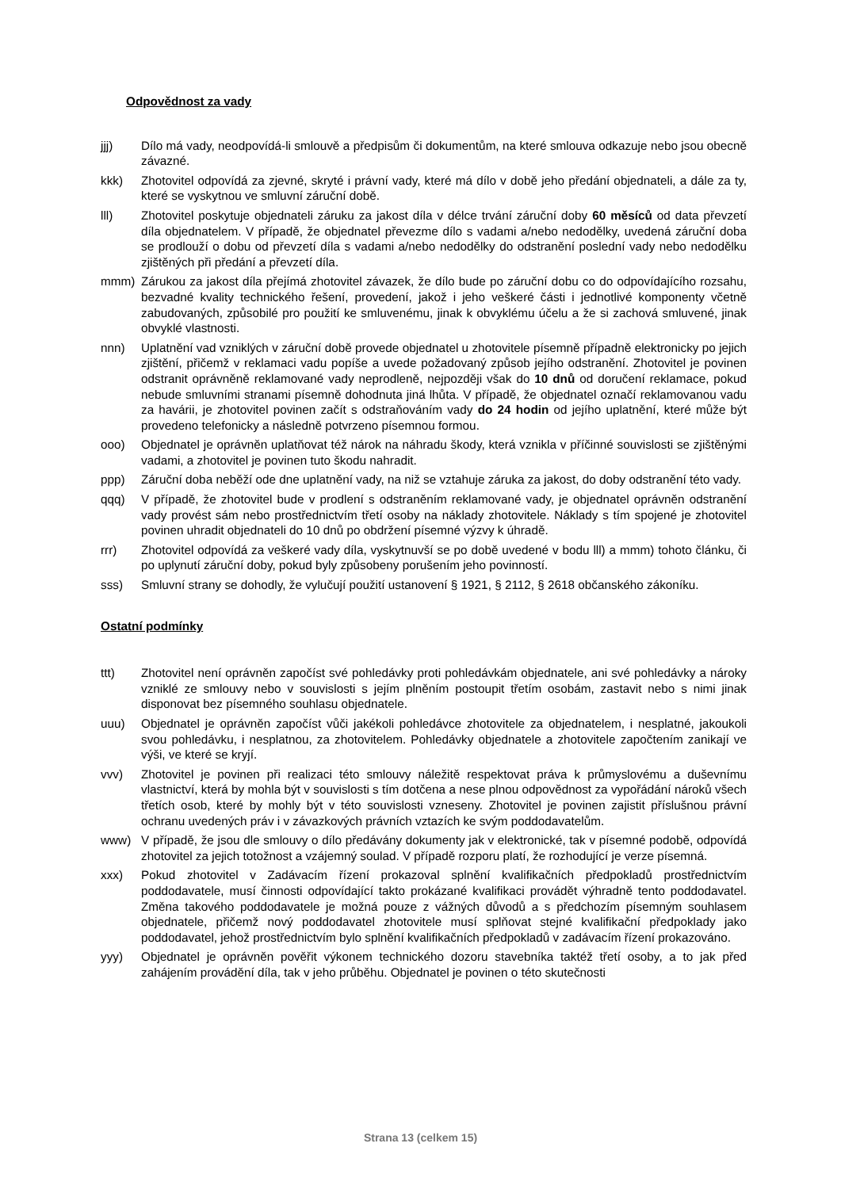Odpovědnost za vady
jjj) Dílo má vady, neodpovídá-li smlouvě a předpisům či dokumentům, na které smlouva odkazuje nebo jsou obecně závazné.
kkk) Zhotovitel odpovídá za zjevné, skryté i právní vady, které má dílo v době jeho předání objednateli, a dále za ty, které se vyskytnou ve smluvní záruční době.
lll) Zhotovitel poskytuje objednateli záruku za jakost díla v délce trvání záruční doby 60 měsíců od data převzetí díla objednatelem. V případě, že objednatel převezme dílo s vadami a/nebo nedodělky, uvedená záruční doba se prodlouží o dobu od převzetí díla s vadami a/nebo nedodělky do odstranění poslední vady nebo nedodělku zjištěných při předání a převzetí díla.
mmm) Zárukou za jakost díla přejímá zhotovitel závazek, že dílo bude po záruční dobu co do odpovídajícího rozsahu, bezvadné kvality technického řešení, provedení, jakož i jeho veškeré části i jednotlivé komponenty včetně zabudovaných, způsobilé pro použití ke smluvenému, jinak k obvyklému účelu a že si zachová smluvené, jinak obvyklé vlastnosti.
nnn) Uplatnění vad vzniklých v záruční době provede objednatel u zhotovitele písemně případně elektronicky po jejich zjištění, přičemž v reklamaci vadu popíše a uvede požadovaný způsob jejího odstranění. Zhotovitel je povinen odstranit oprávněně reklamované vady neprodleně, nejpozději však do 10 dnů od doručení reklamace, pokud nebude smluvními stranami písemně dohodnuta jiná lhůta. V případě, že objednatel označí reklamovanou vadu za havárii, je zhotovitel povinen začít s odstraňováním vady do 24 hodin od jejího uplatnění, které může být provedeno telefonicky a následně potvrzeno písemnou formou.
ooo) Objednatel je oprávněn uplatňovat též nárok na náhradu škody, která vznikla v příčinné souvislosti se zjištěnými vadami, a zhotovitel je povinen tuto škodu nahradit.
ppp) Záruční doba neběží ode dne uplatnění vady, na niž se vztahuje záruka za jakost, do doby odstranění této vady.
qqq) V případě, že zhotovitel bude v prodlení s odstraněním reklamované vady, je objednatel oprávněn odstranění vady provést sám nebo prostřednictvím třetí osoby na náklady zhotovitele. Náklady s tím spojené je zhotovitel povinen uhradit objednateli do 10 dnů po obdržení písemné výzvy k úhradě.
rrr) Zhotovitel odpovídá za veškeré vady díla, vyskytnuvší se po době uvedené v bodu lll) a mmm) tohoto článku, či po uplynutí záruční doby, pokud byly způsobeny porušením jeho povinností.
sss) Smluvní strany se dohodly, že vylučují použití ustanovení § 1921, § 2112, § 2618 občanského zákoníku.
Ostatní podmínky
ttt) Zhotovitel není oprávněn započíst své pohledávky proti pohledávkám objednatele, ani své pohledávky a nároky vzniklé ze smlouvy nebo v souvislosti s jejím plněním postoupit třetím osobám, zastavit nebo s nimi jinak disponovat bez písemného souhlasu objednatele.
uuu) Objednatel je oprávněn započíst vůči jakékoli pohledávce zhotovitele za objednatelem, i nesplatné, jakoukoli svou pohledávku, i nesplatnou, za zhotovitelem. Pohledávky objednatele a zhotovitele započtením zanikají ve výši, ve které se kryjí.
vvv) Zhotovitel je povinen při realizaci této smlouvy náležitě respektovat práva k průmyslovému a duševnímu vlastnictví, která by mohla být v souvislosti s tím dotčena a nese plnou odpovědnost za vypořádání nároků všech třetích osob, které by mohly být v této souvislosti vzneseny. Zhotovitel je povinen zajistit příslušnou právní ochranu uvedených práv i v závazkových právních vztazích ke svým poddodavatelům.
www) V případě, že jsou dle smlouvy o dílo předávány dokumenty jak v elektronické, tak v písemné podobě, odpovídá zhotovitel za jejich totožnost a vzájemný soulad. V případě rozporu platí, že rozhodující je verze písemná.
xxx) Pokud zhotovitel v Zadávacím řízení prokazoval splnění kvalifikačních předpokladů prostřednictvím poddodavatele, musí činnosti odpovídající takto prokázané kvalifikaci provádět výhradně tento poddodavatel. Změna takového poddodavatele je možná pouze z vážných důvodů a s předchozím písemným souhlasem objednatele, přičemž nový poddodavatel zhotovitele musí splňovat stejné kvalifikační předpoklady jako poddodavatel, jehož prostřednictvím bylo splnění kvalifikačních předpokladů v zadávacím řízení prokazováno.
yyy) Objednatel je oprávněn pověřit výkonem technického dozoru stavebníka taktéž třetí osoby, a to jak před zahájením provádění díla, tak v jeho průběhu. Objednatel je povinen o této skutečnosti
Strana 13 (celkem 15)